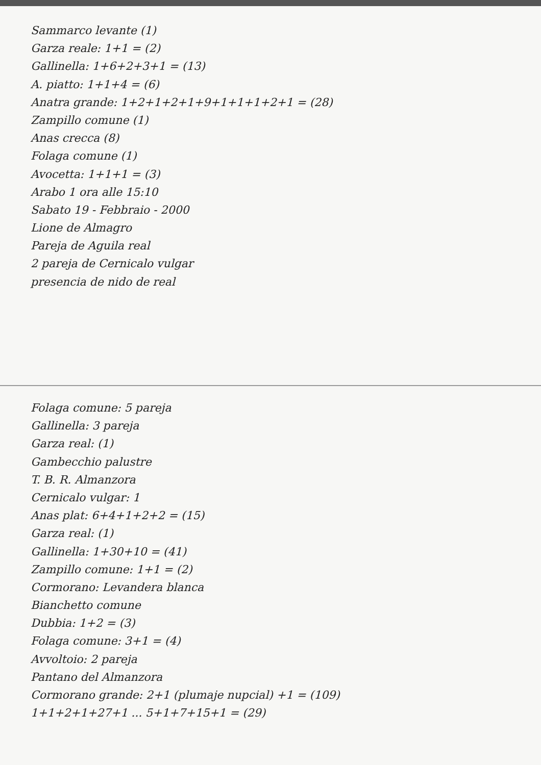Sammarco levante (1)
Garza reale: 1+1 = (2)
Gallinella: 1+6+2+3+1 = (13)
A. piatto: 1+1+4 = (6)
Anatra grande: 1+2+1+2+1+9+1+1+1+2+1 = (28)
Zampillo comune (1)
Anas crecca (8)
Folaga comune (1)
Avocetta: 1+1+1 = (3)
Arabo 1 ora alle 15:10
Sabato 19 - Febbraio - 2000
Lione de Almagro
Pareja de Aguila real
2 pareja de Cernicalo vulgar
presencia de nido de real
Folaga comune: 5 pareja
Gallinella: 3 pareja
Garza real: (1)
Gambecchio palustre
T. B. R. Almanzora
Cernicalo vulgar: 1
Anas plat: 6+4+1+2+2 = (15)
Garza real: (1)
Gallinella: 1+30+10 = (41)
Zampillo comune: 1+1 = (2)
Cormorano: Levandera blanca
Bianchetto comune
Dubbia: 1+2 = (3)
Folaga comune: 3+1 = (4)
Avvoltoio: 2 pareja
Pantano del Almanzora
Cormorano grande: 2+1 (plumaje nupcial) +1 = (109)
1+1+2+1+27+1 ... 5+1+7+15+1 = (29)